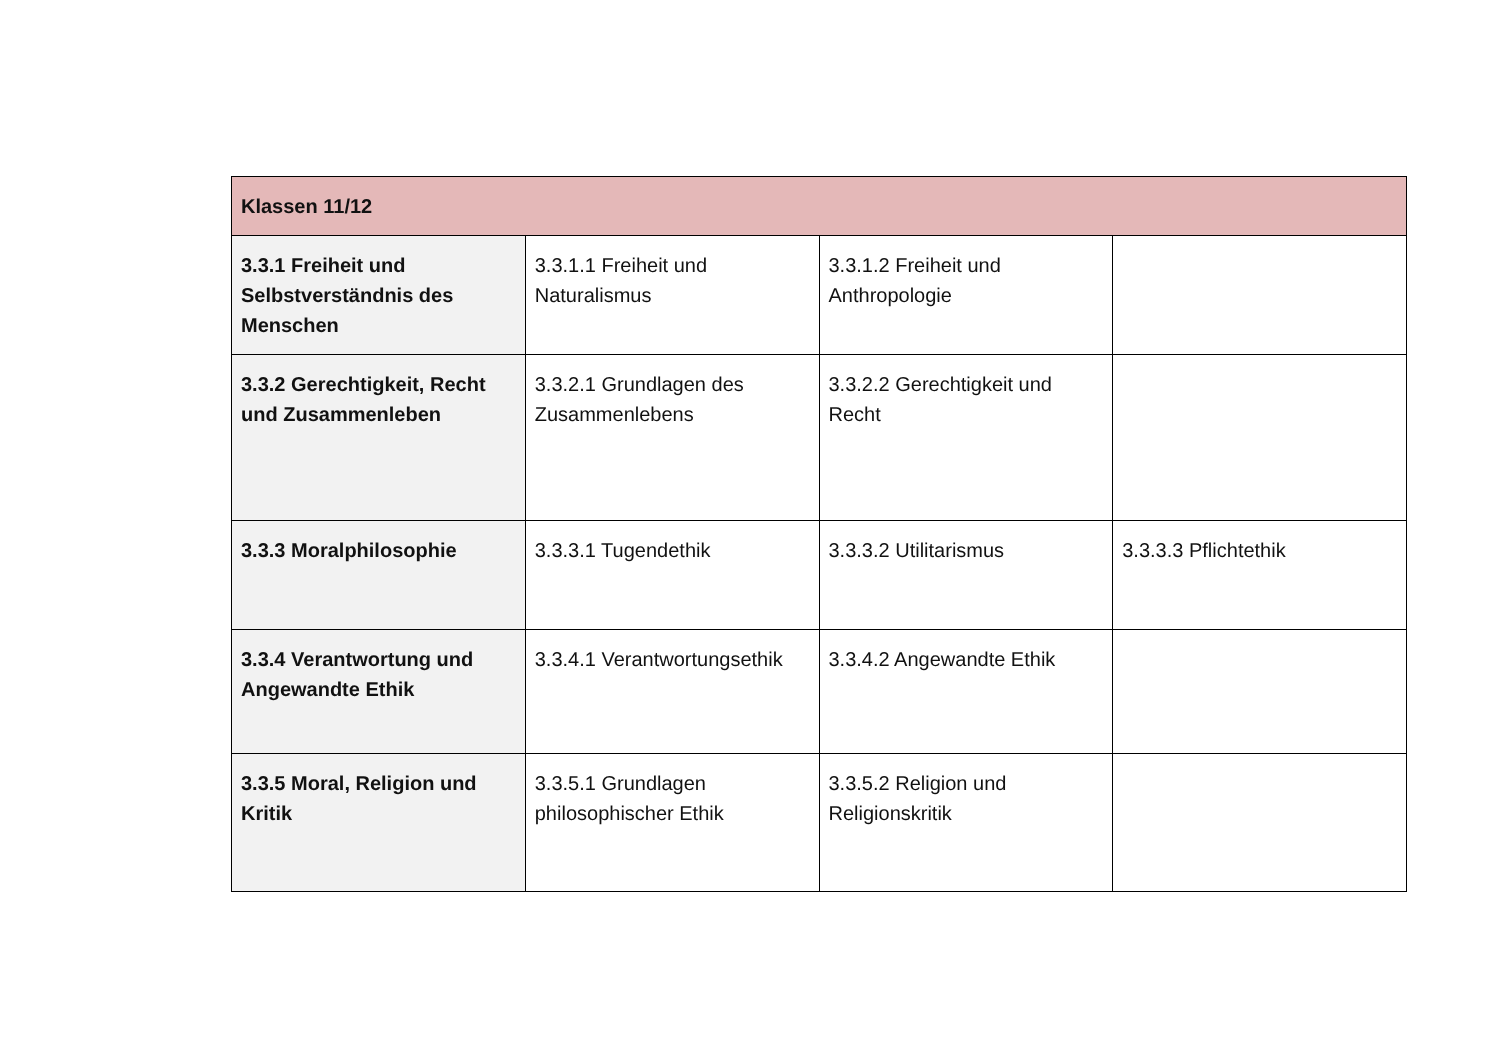| Klassen 11/12 | | | |
| --- | --- | --- | --- |
| 3.3.1 Freiheit und Selbstverständnis des Menschen | 3.3.1.1 Freiheit und Naturalismus | 3.3.1.2 Freiheit und Anthropologie | |
| 3.3.2 Gerechtigkeit, Recht und Zusammenleben | 3.3.2.1 Grundlagen des Zusammenlebens | 3.3.2.2 Gerechtigkeit und Recht | |
| 3.3.3 Moralphilosophie | 3.3.3.1 Tugendethik | 3.3.3.2 Utilitarismus | 3.3.3.3 Pflichtethik |
| 3.3.4 Verantwortung und Angewandte Ethik | 3.3.4.1 Verantwortungsethik | 3.3.4.2 Angewandte Ethik | |
| 3.3.5 Moral, Religion und Kritik | 3.3.5.1 Grundlagen philosophischer Ethik | 3.3.5.2 Religion und Religionskritik | |